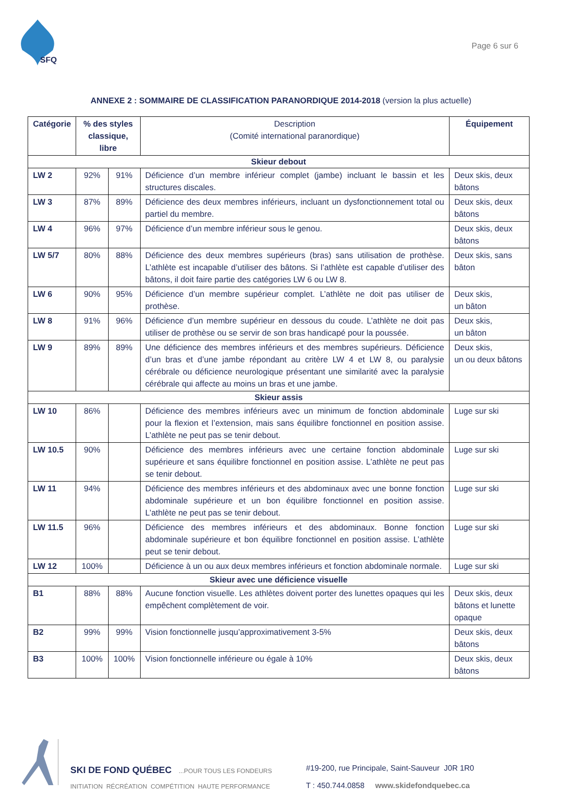SFQ
Page 6 sur 6
ANNEXE 2 : SOMMAIRE DE CLASSIFICATION PARANORDIQUE 2014-2018 (version la plus actuelle)
| Catégorie | % des styles classique, libre | | Description (Comité international paranordique) | | Équipement |
| --- | --- | --- | --- | --- | --- |
| Skieur debout | | | | | |
| LW 2 | 92% | 91% | Déficience d’un membre inférieur complet (jambe) incluant le bassin et les structures discales. | | Deux skis, deux bâtons |
| LW 3 | 87% | 89% | Déficience des deux membres inférieurs, incluant un dysfonctionnement total ou partiel du membre. | | Deux skis, deux bâtons |
| LW 4 | 96% | 97% | Déficience d’un membre inférieur sous le genou. | | Deux skis, deux bâtons |
| LW 5/7 | 80% | 88% | Déficience des deux membres supérieurs (bras) sans utilisation de prothèse. L’athlète est incapable d’utiliser des bâtons. Si l’athlète est capable d’utiliser des bâtons, il doit faire partie des catégories LW 6 ou LW 8. | | Deux skis, sans bâton |
| LW 6 | 90% | 95% | Déficience d’un membre supérieur complet. L’athlète ne doit pas utiliser de prothèse. | | Deux skis, un bâton |
| LW 8 | 91% | 96% | Déficience d’un membre supérieur en dessous du coude. L’athlète ne doit pas utiliser de prothèse ou se servir de son bras handicapé pour la poussée. | | Deux skis, un bâton |
| LW 9 | 89% | 89% | Une déficience des membres inférieurs et des membres supérieurs. Déficience d’un bras et d’une jambe répondant au critère LW 4 et LW 8, ou paralysie cérébrale ou déficience neurologique présentant une similarité avec la paralysie cérébrale qui affecte au moins un bras et une jambe. | | Deux skis, un ou deux bâtons |
| Skieur assis | | | | | |
| LW 10 | 86% | | Déficience des membres inférieurs avec un minimum de fonction abdominale pour la flexion et l’extension, mais sans équilibre fonctionnel en position assise. L’athlète ne peut pas se tenir debout. | | Luge sur ski |
| LW 10.5 | 90% | | Déficience des membres inférieurs avec une certaine fonction abdominale supérieure et sans équilibre fonctionnel en position assise. L’athlète ne peut pas se tenir debout. | | Luge sur ski |
| LW 11 | 94% | | Déficience des membres inférieurs et des abdominaux avec une bonne fonction abdominale supérieure et un bon équilibre fonctionnel en position assise. L’athlète ne peut pas se tenir debout. | | Luge sur ski |
| LW 11.5 | 96% | | Déficience des membres inférieurs et des abdominaux. Bonne fonction abdominale supérieure et bon équilibre fonctionnel en position assise. L’athlète peut se tenir debout. | | Luge sur ski |
| LW 12 | 100% | | Déficience à un ou aux deux membres inférieurs et fonction abdominale normale. | | Luge sur ski |
| Skieur avec une déficience visuelle | | | | | |
| B1 | 88% | 88% | Aucune fonction visuelle. Les athlètes doivent porter des lunettes opaques qui les empêchent complètement de voir. | Deux skis, deux bâtons et lunette opaque | |
| B2 | 99% | 99% | Vision fonctionnelle jusqu’approximativement 3-5% | Deux skis, deux bâtons | |
| B3 | 100% | 100% | Vision fonctionnelle inférieure ou égale à 10% | Deux skis, deux bâtons | |
SKI DE FOND QUÉBEC ...POUR TOUS LES FONDEURS
INITIATION RÉCRÉATION COMPÉTITION HAUTE PERFORMANCE
#19-200, rue Principale, Saint-Sauveur J0R 1R0
T : 450.744.0858 www.skidefondquebec.ca